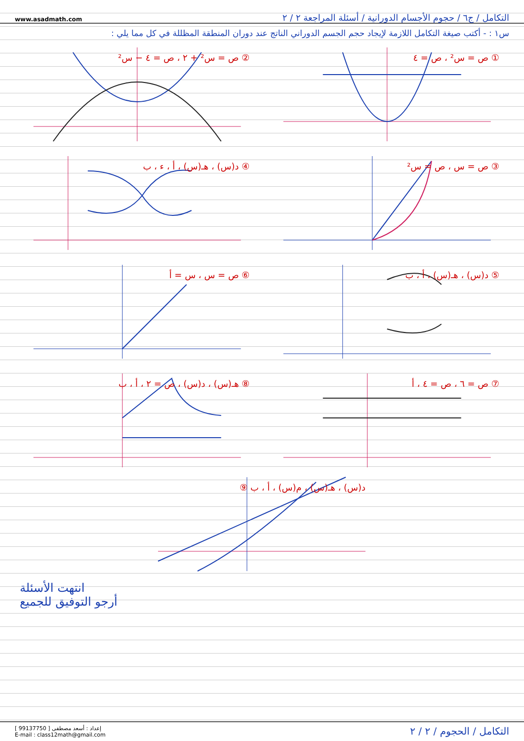www.asadmath.com التكامل / ج٦ / حجوم الأجسام الدورانية / أسئلة المراجعة ٢ / ٢
س١ : - أكتب صيغة التكامل اللازمة لإيجاد حجم الجسم الدوراني الناتج عند دوران المنطقة المظللة في كل مما يلي :
① ص = س² ، ص = ٤
② ص = س² + ٢ ، ص = ٤ − س²
③ ص = س ، ص = س²
④ د(س) ، هـ(س) ، أ ، ء ، ب
⑤ د(س) ، هـ(س) ، أ ، ب
⑥ ص = س ، س = أ
⑦ ص = ٦ ، ص = ٤ ، أ
⑧ هـ(س) ، د(س) ، ص = ٢ ، أ ، ب
⑨ د(س) ، هـ(س) ، م(س) ، أ ، ب
انتهت الأسئلة
أرجو التوفيق للجميع
إعداد : أسعد مصطفى [ 99137750 ]
E-mail : class12math@gmail.com
التكامل / الحجوم / ٢ / ٢